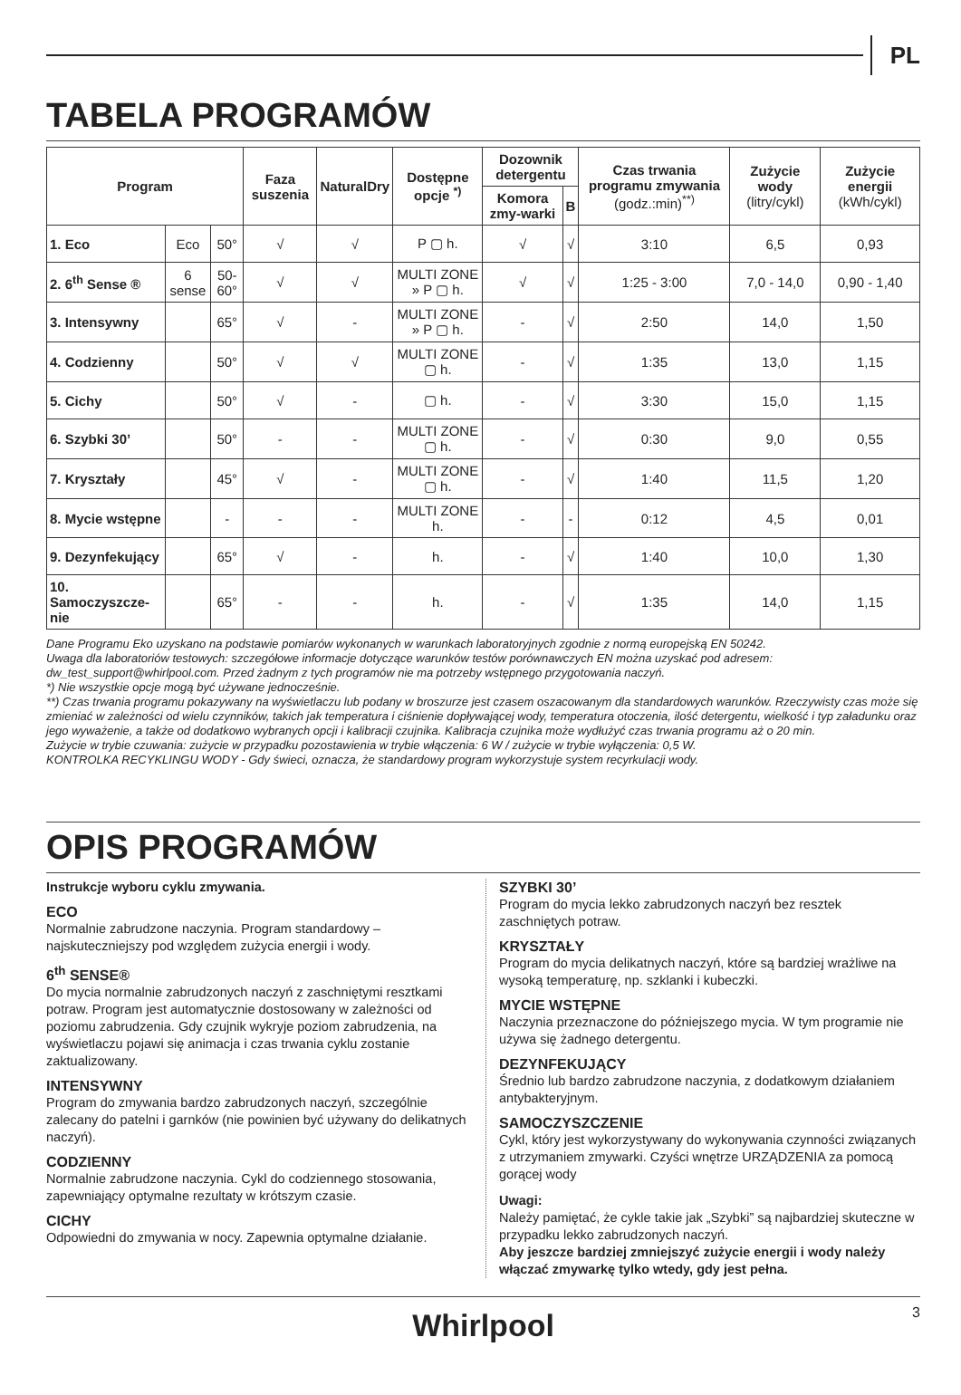PL
TABELA PROGRAMÓW
| Program | | | Faza suszenia | NaturalDry | Dostępne opcje <sup>*)</sup> | Dozownik detergentu | | Czas trwania programu zmywania (godz.:min)<sup>**)</sup> | Zużycie wody (litry/cykl) | Zużycie energii (kWh/cykl) |
| --- | --- | --- | --- | --- | --- | --- | --- | --- | --- | --- |
| | | | | | | Komora zmy-warki | B | | | |
| 1. Eco | Eco | 50° | √ | √ | P ▢ h. | √ | √ | 3:10 | 6,5 | 0,93 |
| 2. 6<sup>th</sup> Sense ® | 6 sense | 50-60° | √ | √ | MULTI ZONE » P ▢ h. | √ | √ | 1:25 - 3:00 | 7,0 - 14,0 | 0,90 - 1,40 |
| 3. Intensywny | | 65° | √ | - | MULTI ZONE » P ▢ h. | - | √ | 2:50 | 14,0 | 1,50 |
| 4. Codzienny | | 50° | √ | √ | MULTI ZONE ▢ h. | - | √ | 1:35 | 13,0 | 1,15 |
| 5. Cichy | | 50° | √ | - | ▢ h. | - | √ | 3:30 | 15,0 | 1,15 |
| 6. Szybki 30’ | | 50° | - | - | MULTI ZONE ▢ h. | - | √ | 0:30 | 9,0 | 0,55 |
| 7. Kryształy | | 45° | √ | - | MULTI ZONE ▢ h. | - | √ | 1:40 | 11,5 | 1,20 |
| 8. Mycie wstępne | | - | - | - | MULTI ZONE h. | - | - | 0:12 | 4,5 | 0,01 |
| 9. Dezynfekujący | | 65° | √ | - | h. | - | √ | 1:40 | 10,0 | 1,30 |
| 10. Samoczyszcze-nie | | 65° | - | - | h. | - | √ | 1:35 | 14,0 | 1,15 |
Dane Programu Eko uzyskano na podstawie pomiarów wykonanych w warunkach laboratoryjnych zgodnie z normą europejską EN 50242.
Uwaga dla laboratoriów testowych: szczegółowe informacje dotyczące warunków testów porównawczych EN można uzyskać pod adresem: dw_test_support@whirlpool.com. Przed żadnym z tych programów nie ma potrzeby wstępnego przygotowania naczyń.
*) Nie wszystkie opcje mogą być używane jednocześnie.
**) Czas trwania programu pokazywany na wyświetlaczu lub podany w broszurze jest czasem oszacowanym dla standardowych warunków. Rzeczywisty czas może się zmieniać w zależności od wielu czynników, takich jak temperatura i ciśnienie dopływającej wody, temperatura otoczenia, ilość detergentu, wielkość i typ załadunku oraz jego wyważenie, a także od dodatkowo wybranych opcji i kalibracji czujnika. Kalibracja czujnika może wydłużyć czas trwania programu aż o 20 min.
Zużycie w trybie czuwania: zużycie w przypadku pozostawienia w trybie włączenia: 6 W / zużycie w trybie wyłączenia: 0,5 W.
KONTROLKA RECYKLINGU WODY - Gdy świeci, oznacza, że standardowy program wykorzystuje system recyrkulacji wody.
OPIS PROGRAMÓW
Instrukcje wyboru cyklu zmywania.
ECO
Normalnie zabrudzone naczynia. Program standardowy – najskuteczniejszy pod względem zużycia energii i wody.
6<sup>th</sup> SENSE®
Do mycia normalnie zabrudzonych naczyń z zaschniętymi resztkami potraw. Program jest automatycznie dostosowany w zależności od poziomu zabrudzenia. Gdy czujnik wykryje poziom zabrudzenia, na wyświetlaczu pojawi się animacja i czas trwania cyklu zostanie zaktualizowany.
INTENSYWNY
Program do zmywania bardzo zabrudzonych naczyń, szczególnie zalecany do patelni i garnków (nie powinien być używany do delikatnych naczyń).
CODZIENNY
Normalnie zabrudzone naczynia. Cykl do codziennego stosowania, zapewniający optymalne rezultaty w krótszym czasie.
CICHY
Odpowiedni do zmywania w nocy. Zapewnia optymalne działanie.
SZYBKI 30’
Program do mycia lekko zabrudzonych naczyń bez resztek zaschniętych potraw.
KRYSZTAŁY
Program do mycia delikatnych naczyń, które są bardziej wrażliwe na wysoką temperaturę, np. szklanki i kubeczki.
MYCIE WSTĘPNE
Naczynia przeznaczone do późniejszego mycia. W tym programie nie używa się żadnego detergentu.
DEZYNFEKUJĄCY
Średnio lub bardzo zabrudzone naczynia, z dodatkowym działaniem antybakteryjnym.
SAMOCZYSZCZENIE
Cykl, który jest wykorzystywany do wykonywania czynności związanych z utrzymaniem zmywarki. Czyści wnętrze URZĄDZENIA za pomocą gorącej wody
Uwagi:
Należy pamiętać, że cykle takie jak „Szybki” są najbardziej skuteczne w przypadku lekko zabrudzonych naczyń.
Aby jeszcze bardziej zmniejszyć zużycie energii i wody należy włączać zmywarkę tylko wtedy, gdy jest pełna.
Whirlpool 3